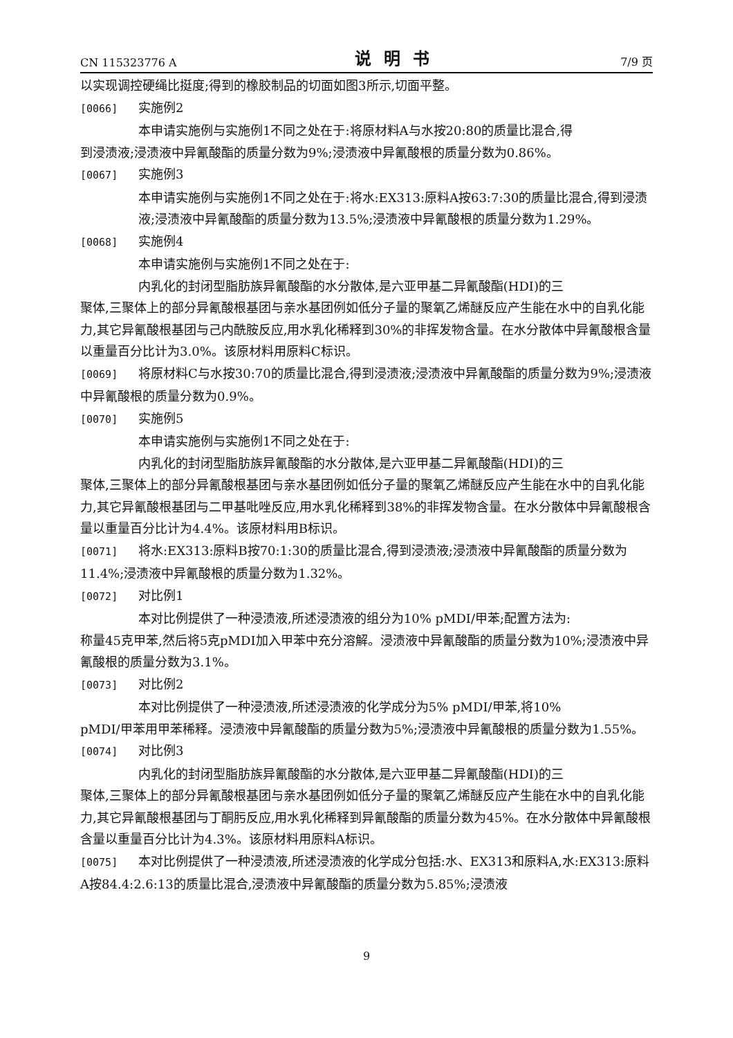CN 115323776 A 说明书 7/9 页
以实现调控硬绳比挺度;得到的橡胶制品的切面如图3所示,切面平整。
[0066] 实施例2
本申请实施例与实施例1不同之处在于:将原材料A与水按20:80的质量比混合,得
到浸渍液;浸渍液中异氰酸酯的质量分数为9%;浸渍液中异氰酸根的质量分数为0.86%。
[0067] 实施例3
本申请实施例与实施例1不同之处在于:将水:EX313:原料A按63:7:30的质量比混合,得到浸渍液;浸渍液中异氰酸酯的质量分数为13.5%;浸渍液中异氰酸根的质量分数为1.29%。
[0068] 实施例4
本申请实施例与实施例1不同之处在于:
内乳化的封闭型脂肪族异氰酸酯的水分散体,是六亚甲基二异氰酸酯(HDI)的三
聚体,三聚体上的部分异氰酸根基团与亲水基团例如低分子量的聚氧乙烯醚反应产生能在水中的自乳化能力,其它异氰酸根基团与己内酰胺反应,用水乳化稀释到30%的非挥发物含量。在水分散体中异氰酸根含量以重量百分比计为3.0%。该原材料用原料C标识。
[0069] 将原材料C与水按30:70的质量比混合,得到浸渍液;浸渍液中异氰酸酯的质量分数为9%;浸渍液中异氰酸根的质量分数为0.9%。
[0070] 实施例5
本申请实施例与实施例1不同之处在于:
内乳化的封闭型脂肪族异氰酸酯的水分散体,是六亚甲基二异氰酸酯(HDI)的三
聚体,三聚体上的部分异氰酸根基团与亲水基团例如低分子量的聚氧乙烯醚反应产生能在水中的自乳化能力,其它异氰酸根基团与二甲基吡唑反应,用水乳化稀释到38%的非挥发物含量。在水分散体中异氰酸根含量以重量百分比计为4.4%。该原材料用B标识。
[0071] 将水:EX313:原料B按70:1:30的质量比混合,得到浸渍液;浸渍液中异氰酸酯的质量分数为11.4%;浸渍液中异氰酸根的质量分数为1.32%。
[0072] 对比例1
本对比例提供了一种浸渍液,所述浸渍液的组分为10% pMDI/甲苯;配置方法为:
称量45克甲苯,然后将5克pMDI加入甲苯中充分溶解。浸渍液中异氰酸酯的质量分数为10%;浸渍液中异氰酸根的质量分数为3.1%。
[0073] 对比例2
本对比例提供了一种浸渍液,所述浸渍液的化学成分为5% pMDI/甲苯,将10%
pMDI/甲苯用甲苯稀释。浸渍液中异氰酸酯的质量分数为5%;浸渍液中异氰酸根的质量分数为1.55%。
[0074] 对比例3
内乳化的封闭型脂肪族异氰酸酯的水分散体,是六亚甲基二异氰酸酯(HDI)的三
聚体,三聚体上的部分异氰酸根基团与亲水基团例如低分子量的聚氧乙烯醚反应产生能在水中的自乳化能力,其它异氰酸根基团与丁酮肟反应,用水乳化稀释到异氰酸酯的质量分数为45%。在水分散体中异氰酸根含量以重量百分比计为4.3%。该原材料用原料A标识。
[0075] 本对比例提供了一种浸渍液,所述浸渍液的化学成分包括:水、EX313和原料A,水:EX313:原料A按84.4:2.6:13的质量比混合,浸渍液中异氰酸酯的质量分数为5.85%;浸渍液
9